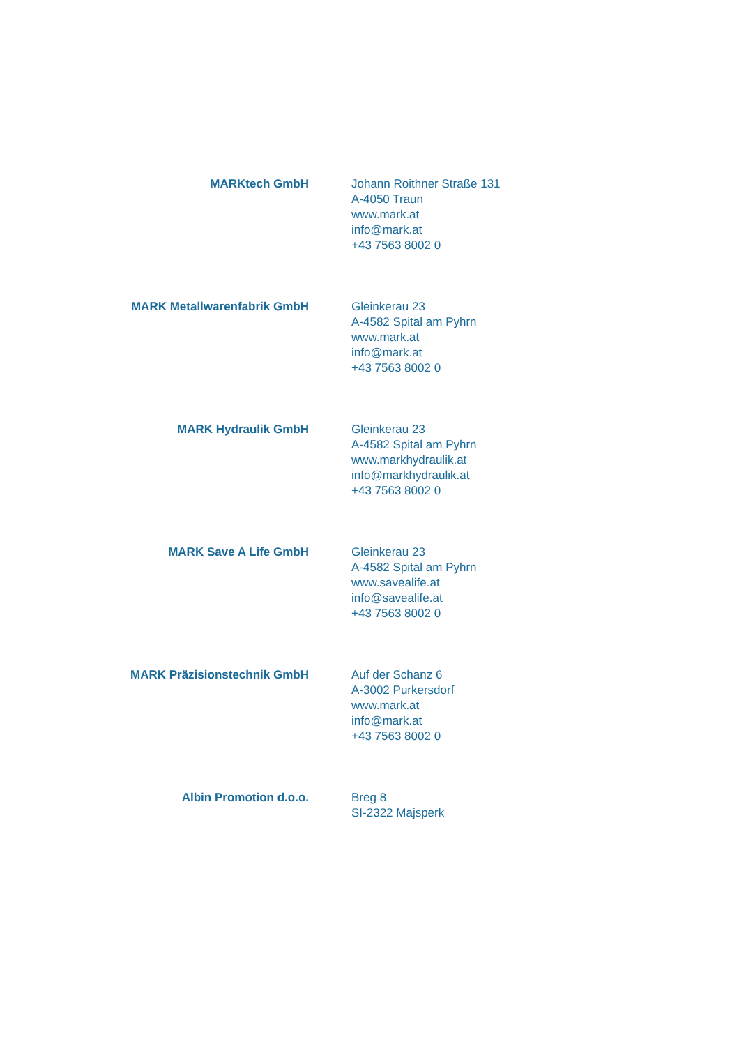MARKtech GmbH Johann Roithner Straße 131
A-4050 Traun
www.mark.at
info@mark.at
+43 7563 8002 0
MARK Metallwarenfabrik GmbH Gleinkerau 23
A-4582 Spital am Pyhrn
www.mark.at
info@mark.at
+43 7563 8002 0
MARK Hydraulik GmbH Gleinkerau 23
A-4582 Spital am Pyhrn
www.markhydraulik.at
info@markhydraulik.at
+43 7563 8002 0
MARK Save A Life GmbH Gleinkerau 23
A-4582 Spital am Pyhrn
www.savealife.at
info@savealife.at
+43 7563 8002 0
MARK Präzisionstechnik GmbH Auf der Schanz 6
A-3002 Purkersdorf
www.mark.at
info@mark.at
+43 7563 8002 0
Albin Promotion d.o.o. Breg 8
SI-2322 Majsperk